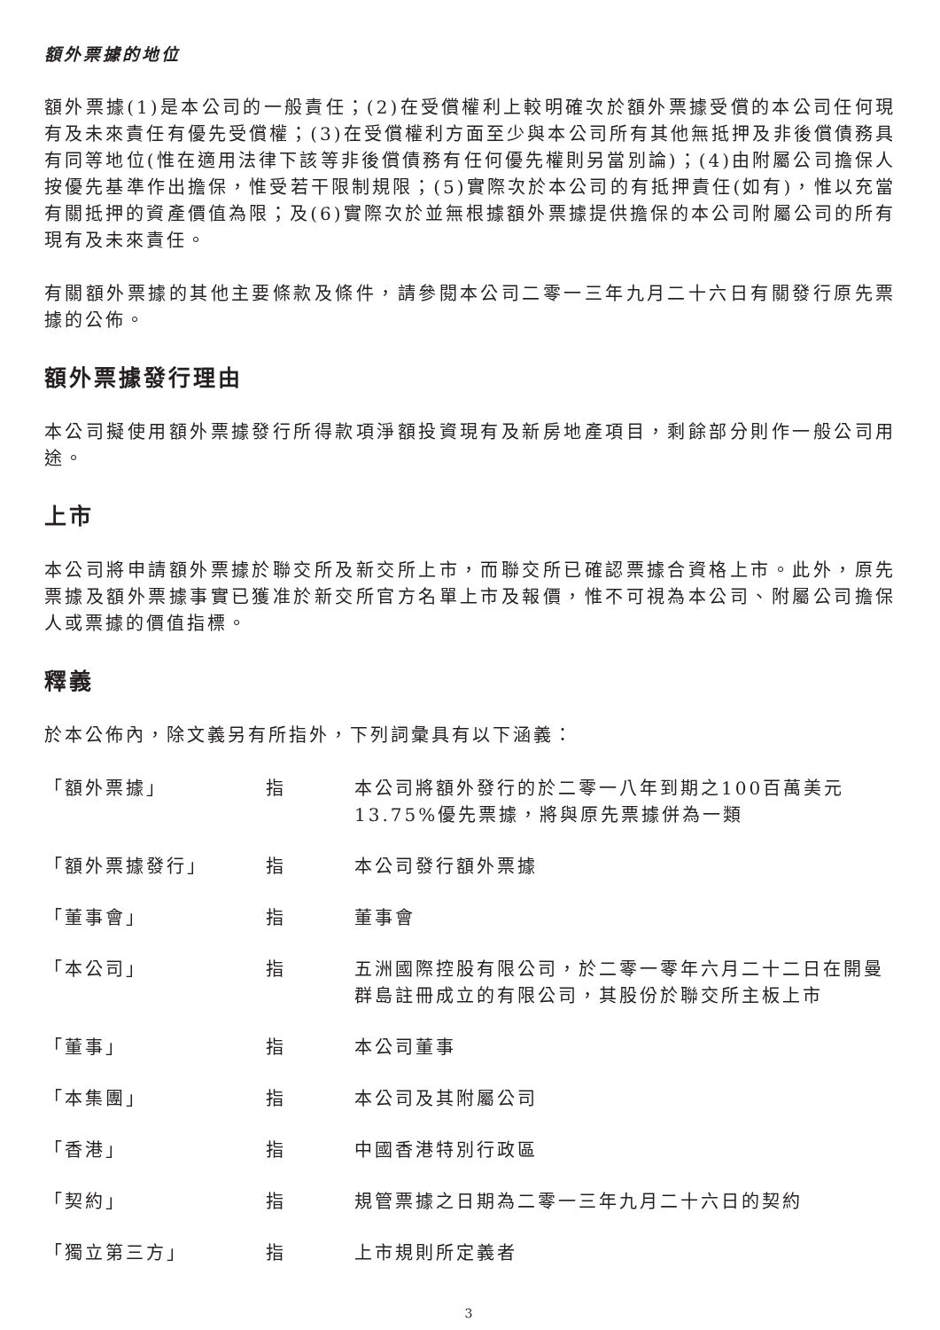額外票據的地位
額外票據(1)是本公司的一般責任；(2)在受償權利上較明確次於額外票據受償的本公司任何現有及未來責任有優先受償權；(3)在受償權利方面至少與本公司所有其他無抵押及非後償債務具有同等地位(惟在適用法律下該等非後償債務有任何優先權則另當別論)；(4)由附屬公司擔保人按優先基準作出擔保，惟受若干限制規限；(5)實際次於本公司的有抵押責任(如有)，惟以充當有關抵押的資產價值為限；及(6)實際次於並無根據額外票據提供擔保的本公司附屬公司的所有現有及未來責任。
有關額外票據的其他主要條款及條件，請參閱本公司二零一三年九月二十六日有關發行原先票據的公佈。
額外票據發行理由
本公司擬使用額外票據發行所得款項淨額投資現有及新房地產項目，剩餘部分則作一般公司用途。
上市
本公司將申請額外票據於聯交所及新交所上市，而聯交所已確認票據合資格上市。此外，原先票據及額外票據事實已獲准於新交所官方名單上市及報價，惟不可視為本公司、附屬公司擔保人或票據的價值指標。
釋義
於本公佈內，除文義另有所指外，下列詞彙具有以下涵義：
| 「額外票據」 | 指 | 本公司將額外發行的於二零一八年到期之100百萬美元13.75%優先票據，將與原先票據併為一類 |
| 「額外票據發行」 | 指 | 本公司發行額外票據 |
| 「董事會」 | 指 | 董事會 |
| 「本公司」 | 指 | 五洲國際控股有限公司，於二零一零年六月二十二日在開曼群島註冊成立的有限公司，其股份於聯交所主板上市 |
| 「董事」 | 指 | 本公司董事 |
| 「本集團」 | 指 | 本公司及其附屬公司 |
| 「香港」 | 指 | 中國香港特別行政區 |
| 「契約」 | 指 | 規管票據之日期為二零一三年九月二十六日的契約 |
| 「獨立第三方」 | 指 | 上市規則所定義者 |
3